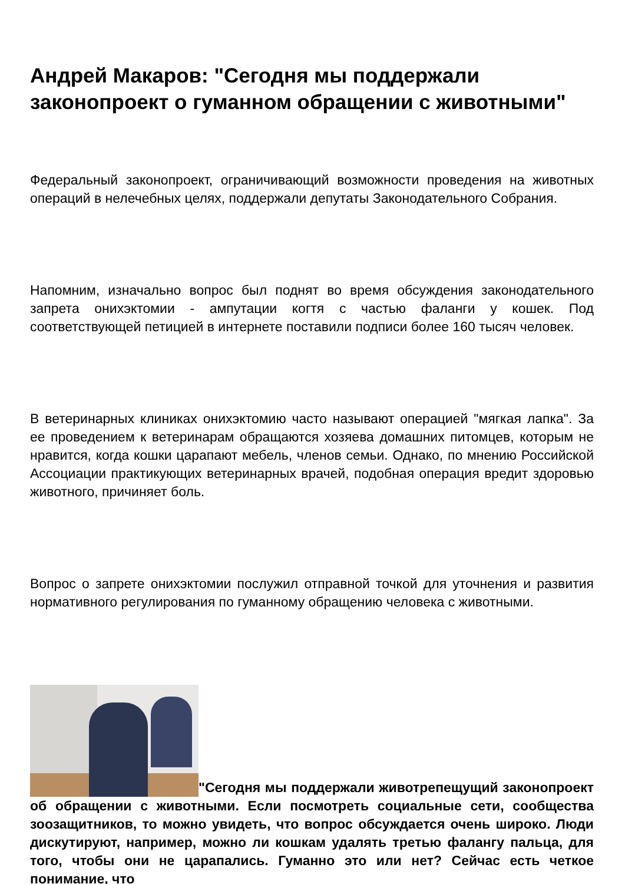Андрей Макаров: "Сегодня мы поддержали законопроект о гуманном обращении с животными"
Федеральный законопроект, ограничивающий возможности проведения на животных операций в нелечебных целях, поддержали депутаты Законодательного Собрания.
Напомним, изначально вопрос был поднят во время обсуждения законодательного запрета онихэктомии - ампутации когтя с частью фаланги у кошек. Под соответствующей петицией в интернете поставили подписи более 160 тысяч человек.
В ветеринарных клиниках онихэктомию часто называют операцией "мягкая лапка". За ее проведением к ветеринарам обращаются хозяева домашних питомцев, которым не нравится, когда кошки царапают мебель, членов семьи. Однако, по мнению Российской Ассоциации практикующих ветеринарных врачей, подобная операция вредит здоровью животного, причиняет боль.
Вопрос о запрете онихэктомии послужил отправной точкой для уточнения и развития нормативного регулирования по гуманному обращению человека с животными.
"Сегодня мы поддержали животрепещущий законопроект об обращении с животными. Если посмотреть социальные сети, сообщества зоозащитников, то можно увидеть, что вопрос обсуждается очень широко. Люди дискутируют, например, можно ли кошкам удалять третью фалангу пальца, для того, чтобы они не царапались. Гуманно это или нет? Сейчас есть четкое понимание, что